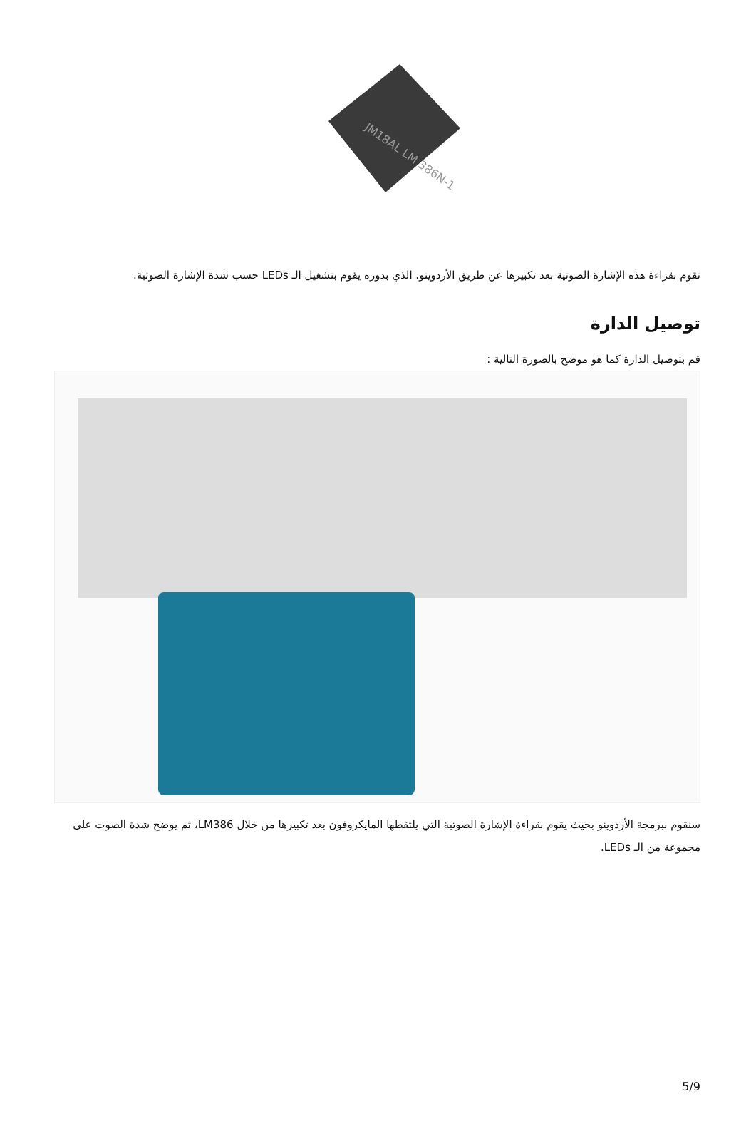JM18AL LM 386N-1
نقوم بقراءة هذه الإشارة الصوتية بعد تكبيرها عن طريق الأردوينو، الذي بدوره يقوم بتشغيل الـ LEDs حسب شدة الإشارة الصوتية.
توصيل الدارة
قم بتوصيل الدارة كما هو موضح بالصورة التالية :
سنقوم ببرمجة الأردوينو بحيث يقوم بقراءة الإشارة الصوتية التي يلتقطها المايكروفون بعد تكبيرها من خلال LM386، ثم يوضح شدة الصوت على مجموعة من الـ LEDs.
5/9